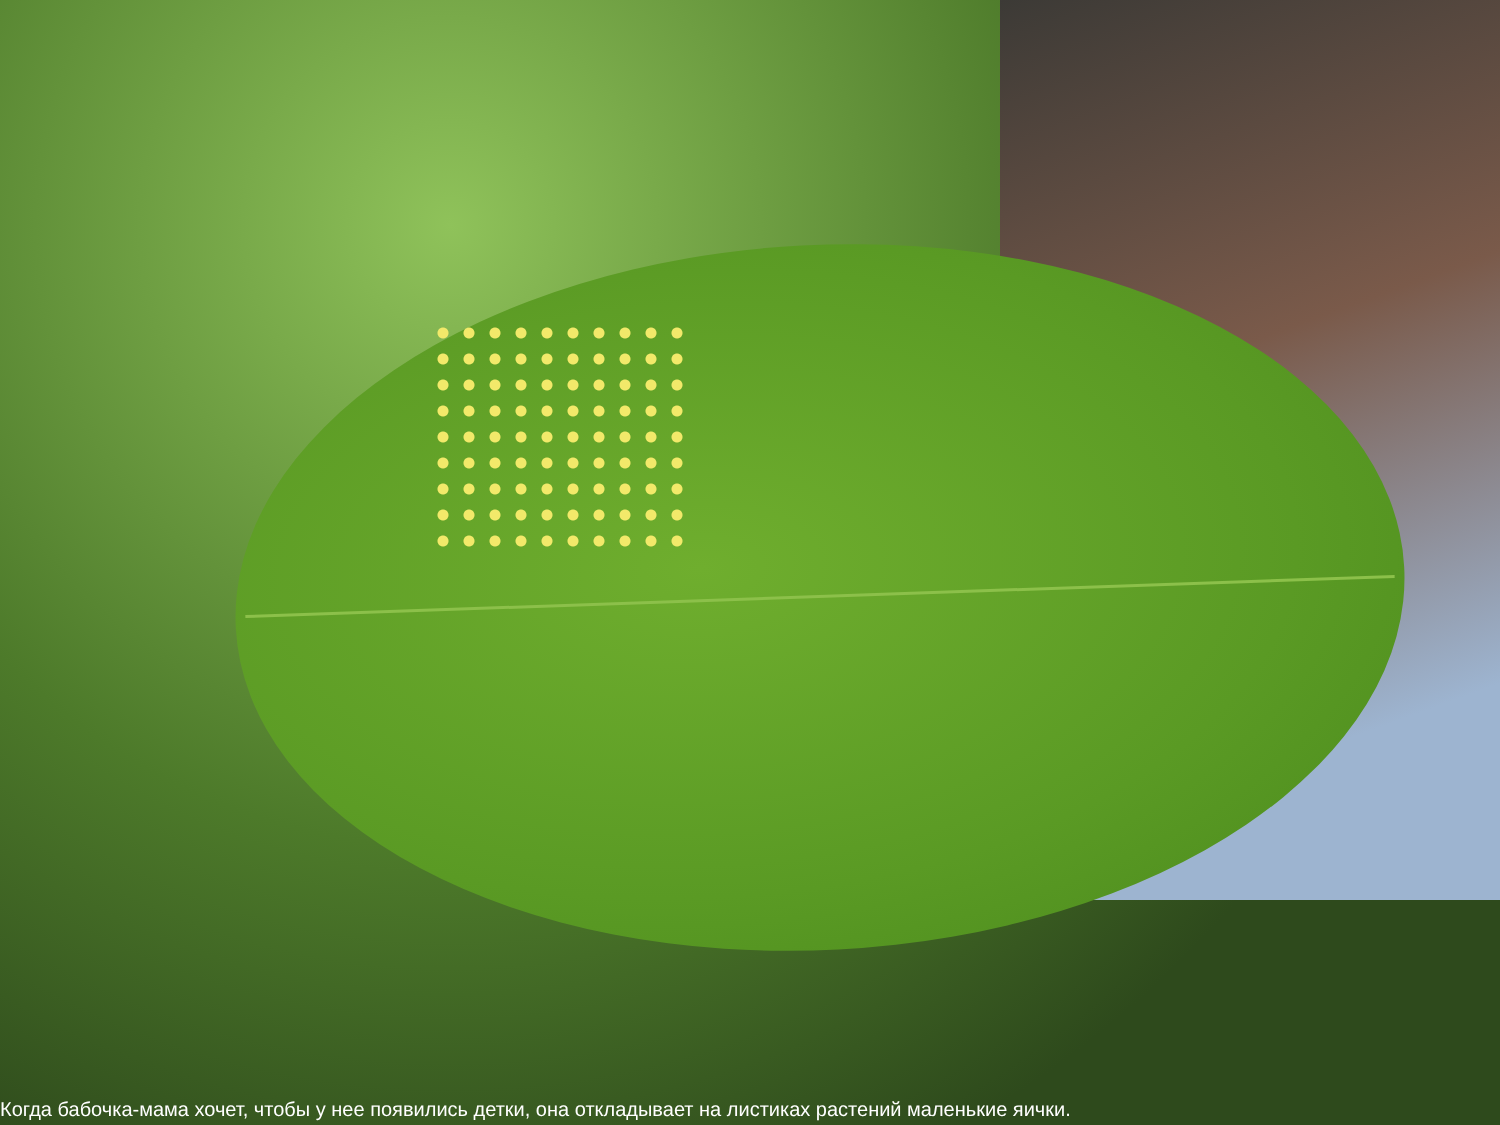Когда бабочка-мама хочет, чтобы у нее появились детки, она откладывает на листиках растений маленькие яички.